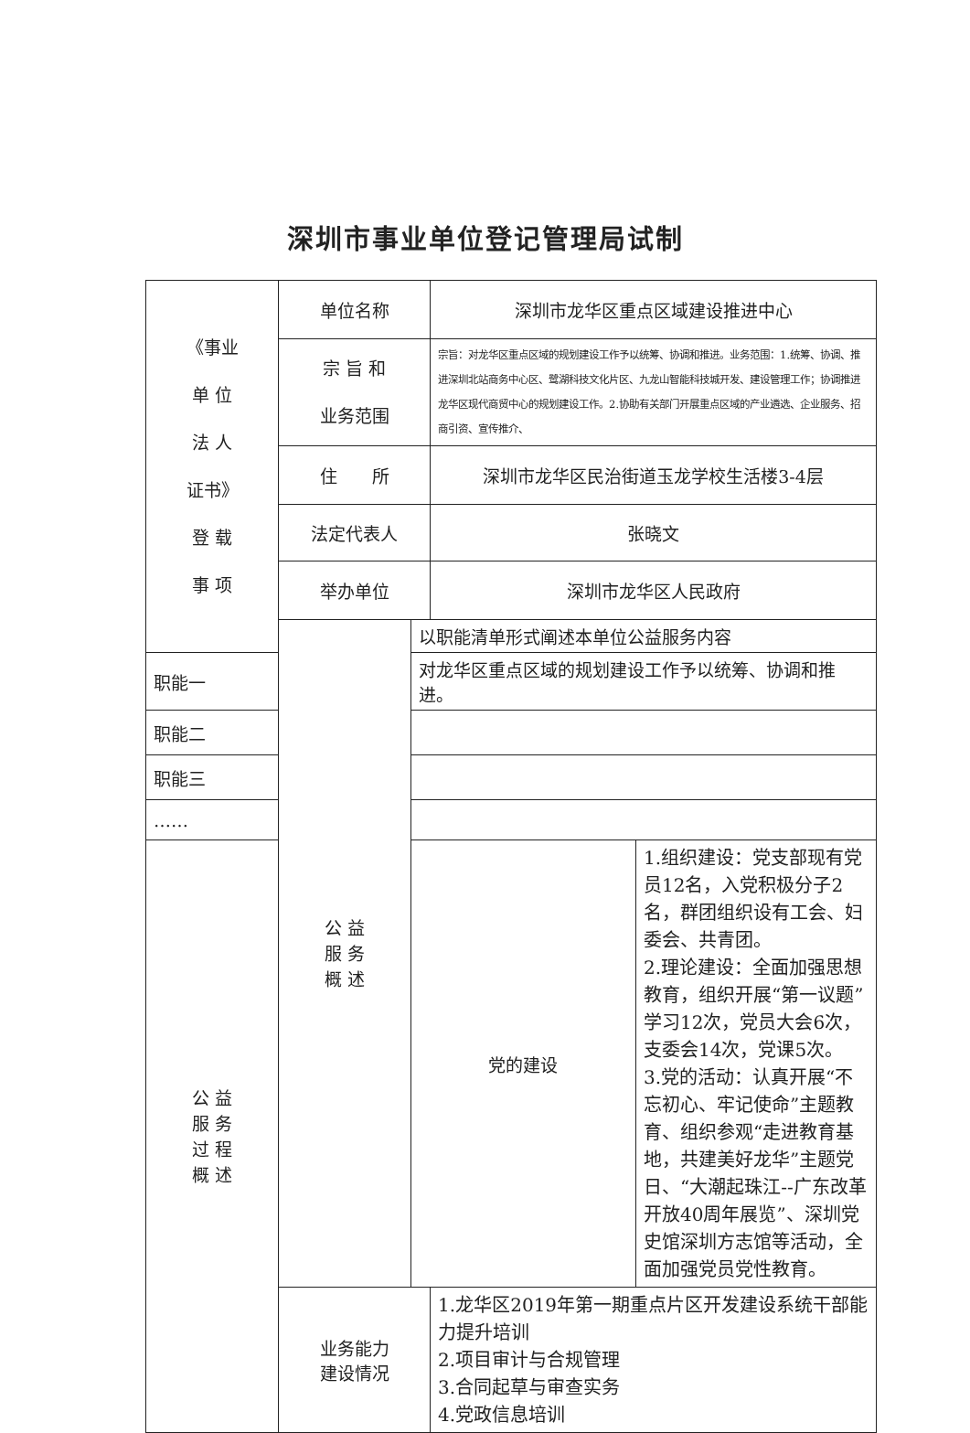深圳市事业单位登记管理局试制
| 《事业 单 位 法 人 证书》 登 载 事 项 | 单位名称 | | 深圳市龙华区重点区域建设推进中心 | |
| | 宗 旨 和 业务范围 | | 宗旨：对龙华区重点区域的规划建设工作予以统筹、协调和推进。业务范围：1.统筹、协调、推进深圳北站商务中心区、鹭湖科技文化片区、九龙山智能科技城开发、建设管理工作；协调推进龙华区现代商贸中心的规划建设工作。2.协助有关部门开展重点区域的产业遴选、企业服务、招商引资、宣传推介、 | |
| | 住 所 | | 深圳市龙华区民治街道玉龙学校生活楼3-4层 | |
| | 法定代表人 | | 张晓文 | |
| | 举办单位 | | 深圳市龙华区人民政府 | |
| | 公 益 服 务 概 述 | 以职能清单形式阐述本单位公益服务内容 | | |
| 职能一 | | 对龙华区重点区域的规划建设工作予以统筹、协调和推进。 | | |
| 职能二 | | | | |
| 职能三 | | | | |
| …… | | | | |
| 公 益 服 务 过 程 概 述 | | 党的建设 | | 1.组织建设：党支部现有党员12名，入党积极分子2名，群团组织设有工会、妇委会、共青团。 2.理论建设：全面加强思想教育，组织开展“第一议题”学习12次，党员大会6次，支委会14次，党课5次。 3.党的活动：认真开展“不忘初心、牢记使命”主题教育、组织参观“走进教育基地，共建美好龙华”主题党日、“大潮起珠江--广东改革开放40周年展览”、深圳党史馆深圳方志馆等活动，全面加强党员党性教育。 |
| | 业务能力 建设情况 | | 1.龙华区2019年第一期重点片区开发建设系统干部能力提升培训 2.项目审计与合规管理 3.合同起草与审查实务 4.党政信息培训 | |